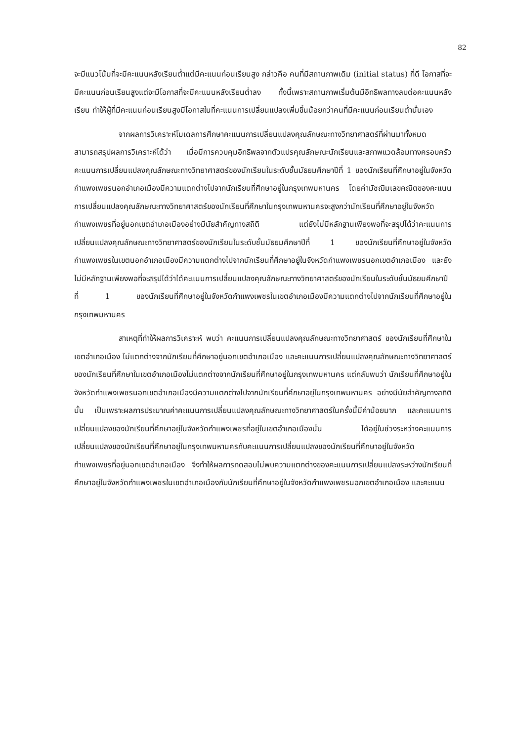82
จะมีแนวโน้มที่จะมีคะแนนหลังเรียนต่ำแต่มีคะแนนก่อนเรียนสูง กล่าวคือ คนที่มีสถานภาพเดิม (initial status) ที่ดี โอกาสที่จะมีคะแนนก่อนเรียนสูงแต่จะมีโอกาสที่จะมีคะแนนหลังเรียนต่ำลง ทั้งนี้เพราะสถานภาพเริ่มต้นมีอิทธิพลทางลบต่อคะแนนหลังเรียน ทำให้ผู้ที่มีคะแนนก่อนเรียนสูงมีโอกาสในที่คะแนนการเปลี่ยนแปลงเพิ่มขึ้นน้อยกว่าคนที่มีคะแนนก่อนเรียนต่ำนั่นเอง
จากผลการวิเคราะห์โมเดลการศึกษาคะแนนการเปลี่ยนแปลงคุณลักษณะทางวิทยาศาสตร์ที่ผ่านมาทั้งหมด สามารถสรุปผลการวิเคราะห์ได้ว่า เมื่อมีการควบคุมอิทธิพลจากตัวแปรคุณลักษณะนักเรียนและสภาพแวดล้อมทางครอบครัว คะแนนการเปลี่ยนแปลงคุณลักษณะทางวิทยาศาสตร์ของนักเรียนในระดับชั้นมัธยมศึกษาปีที่ 1 ของนักเรียนที่ศึกษาอยู่ในจังหวัดกำแพงเพชรนอกอำเภอเมืองมีความแตกต่างไปจากนักเรียนที่ศึกษาอยู่ในกรุงเทพมหานคร โดยค่ามัชฌิมเลขคณิตของคะแนนการเปลี่ยนแปลงคุณลักษณะทางวิทยาศาสตร์ของนักเรียนที่ศึกษาในกรุงเทพมหานครจะสูงกว่านักเรียนที่ศึกษาอยู่ในจังหวัดกำแพงเพชรที่อยู่นอกเขตอำเภอเมืองอย่างมีนัยสำคัญทางสถิติ แต่ยังไม่มีหลักฐานเพียงพอที่จะสรุปได้ว่าคะแนนการเปลี่ยนแปลงคุณลักษณะทางวิทยาศาสตร์ของนักเรียนในระดับชั้นมัธยมศึกษาปีที่ 1 ของนักเรียนที่ศึกษาอยู่ในจังหวัดกำแพงเพชรในเขตนอกอำเภอเมืองมีความแตกต่างไปจากนักเรียนที่ศึกษาอยู่ในจังหวัดกำแพงเพชรนอกเขตอำเภอเมือง และยังไม่มีหลักฐานเพียงพอที่จะสรุปได้ว่าได้คะแนนการเปลี่ยนแปลงคุณลักษณะทางวิทยาศาสตร์ของนักเรียนในระดับชั้นมัธยมศึกษาปีที่ 1 ของนักเรียนที่ศึกษาอยู่ในจังหวัดกำแพงเพชรในเขตอำเภอเมืองมีความแตกต่างไปจากนักเรียนที่ศึกษาอยู่ในกรุงเทพมหานคร
สาเหตุที่ทำให้ผลการวิเคราะห์ พบว่า คะแนนการเปลี่ยนแปลงคุณลักษณะทางวิทยาศาสตร์ ของนักเรียนที่ศึกษาในเขตอำเภอเมือง ไม่แตกต่างจากนักเรียนที่ศึกษาอยู่นอกเขตอำเภอเมือง และคะแนนการเปลี่ยนแปลงคุณลักษณะทางวิทยาศาสตร์ของนักเรียนที่ศึกษาในเขตอำเภอเมืองไม่แตกต่างจากนักเรียนที่ศึกษาอยู่ในกรุงเทพมหานคร แต่กลับพบว่า นักเรียนที่ศึกษาอยู่ในจังหวัดกำแพงเพชรนอกเขตอำเภอเมืองมีความแตกต่างไปจากนักเรียนที่ศึกษาอยู่ในกรุงเทพมหานคร อย่างมีนัยสำคัญทางสถิตินั้น เป็นเพราะผลการประมาณค่าคะแนนการเปลี่ยนแปลงคุณลักษณะทางวิทยาศาสตร์ในครั้งนี้มีค่าน้อยมาก และคะแนนการเปลี่ยนแปลงของนักเรียนที่ศึกษาอยู่ในจังหวัดกำแพงเพชรที่อยู่ในเขตอำเภอเมืองนั้น ได้อยู่ในช่วงระหว่างคะแนนการเปลี่ยนแปลงของนักเรียนที่ศึกษาอยู่ในกรุงเทพมหานครกับคะแนนการเปลี่ยนแปลงของนักเรียนที่ศึกษาอยู่ในจังหวัดกำแพงเพชรที่อยู่นอกเขตอำเภอเมือง จึงทำให้ผลการทดสอบไม่พบความแตกต่างของคะแนนการเปลี่ยนแปลงระหว่างนักเรียนที่ศึกษาอยู่ในจังหวัดกำแพงเพชรในเขตอำเภอเมืองกับนักเรียนที่ศึกษาอยู่ในจังหวัดกำแพงเพชรนอกเขตอำเภอเมือง และคะแนน